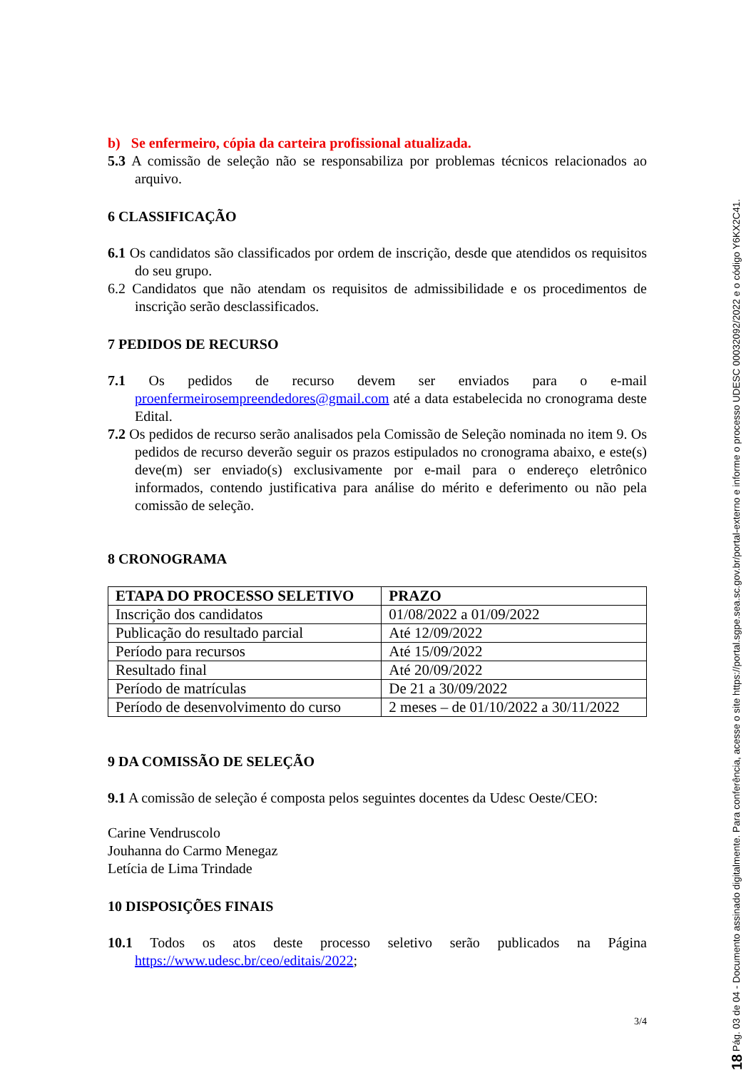b) Se enfermeiro, cópia da carteira profissional atualizada.
5.3 A comissão de seleção não se responsabiliza por problemas técnicos relacionados ao arquivo.
6 CLASSIFICAÇÃO
6.1 Os candidatos são classificados por ordem de inscrição, desde que atendidos os requisitos do seu grupo.
6.2 Candidatos que não atendam os requisitos de admissibilidade e os procedimentos de inscrição serão desclassificados.
7 PEDIDOS DE RECURSO
7.1 Os pedidos de recurso devem ser enviados para o e-mail proenfermeirosempreendedores@gmail.com até a data estabelecida no cronograma deste Edital.
7.2 Os pedidos de recurso serão analisados pela Comissão de Seleção nominada no item 9. Os pedidos de recurso deverão seguir os prazos estipulados no cronograma abaixo, e este(s) deve(m) ser enviado(s) exclusivamente por e-mail para o endereço eletrônico informados, contendo justificativa para análise do mérito e deferimento ou não pela comissão de seleção.
8 CRONOGRAMA
| ETAPA DO PROCESSO SELETIVO | PRAZO |
| --- | --- |
| Inscrição dos candidatos | 01/08/2022 a 01/09/2022 |
| Publicação do resultado parcial | Até 12/09/2022 |
| Período para recursos | Até 15/09/2022 |
| Resultado final | Até 20/09/2022 |
| Período de matrículas | De 21 a 30/09/2022 |
| Período de desenvolvimento do curso | 2 meses – de 01/10/2022 a 30/11/2022 |
9 DA COMISSÃO DE SELEÇÃO
9.1 A comissão de seleção é composta pelos seguintes docentes da Udesc Oeste/CEO:
Carine Vendruscolo
Jouhanna do Carmo Menegaz
Letícia de Lima Trindade
10 DISPOSIÇÕES FINAIS
10.1 Todos os atos deste processo seletivo serão publicados na Página https://www.udesc.br/ceo/editais/2022;
3/4
18 Pág. 03 de 04 - Documento assinado digitalmente. Para conferência, acesse o site https://portal.sgpe.sea.sc.gov.br/portal-externo e informe o processo UDESC 00032092/2022 e o código Y6KX2C41.